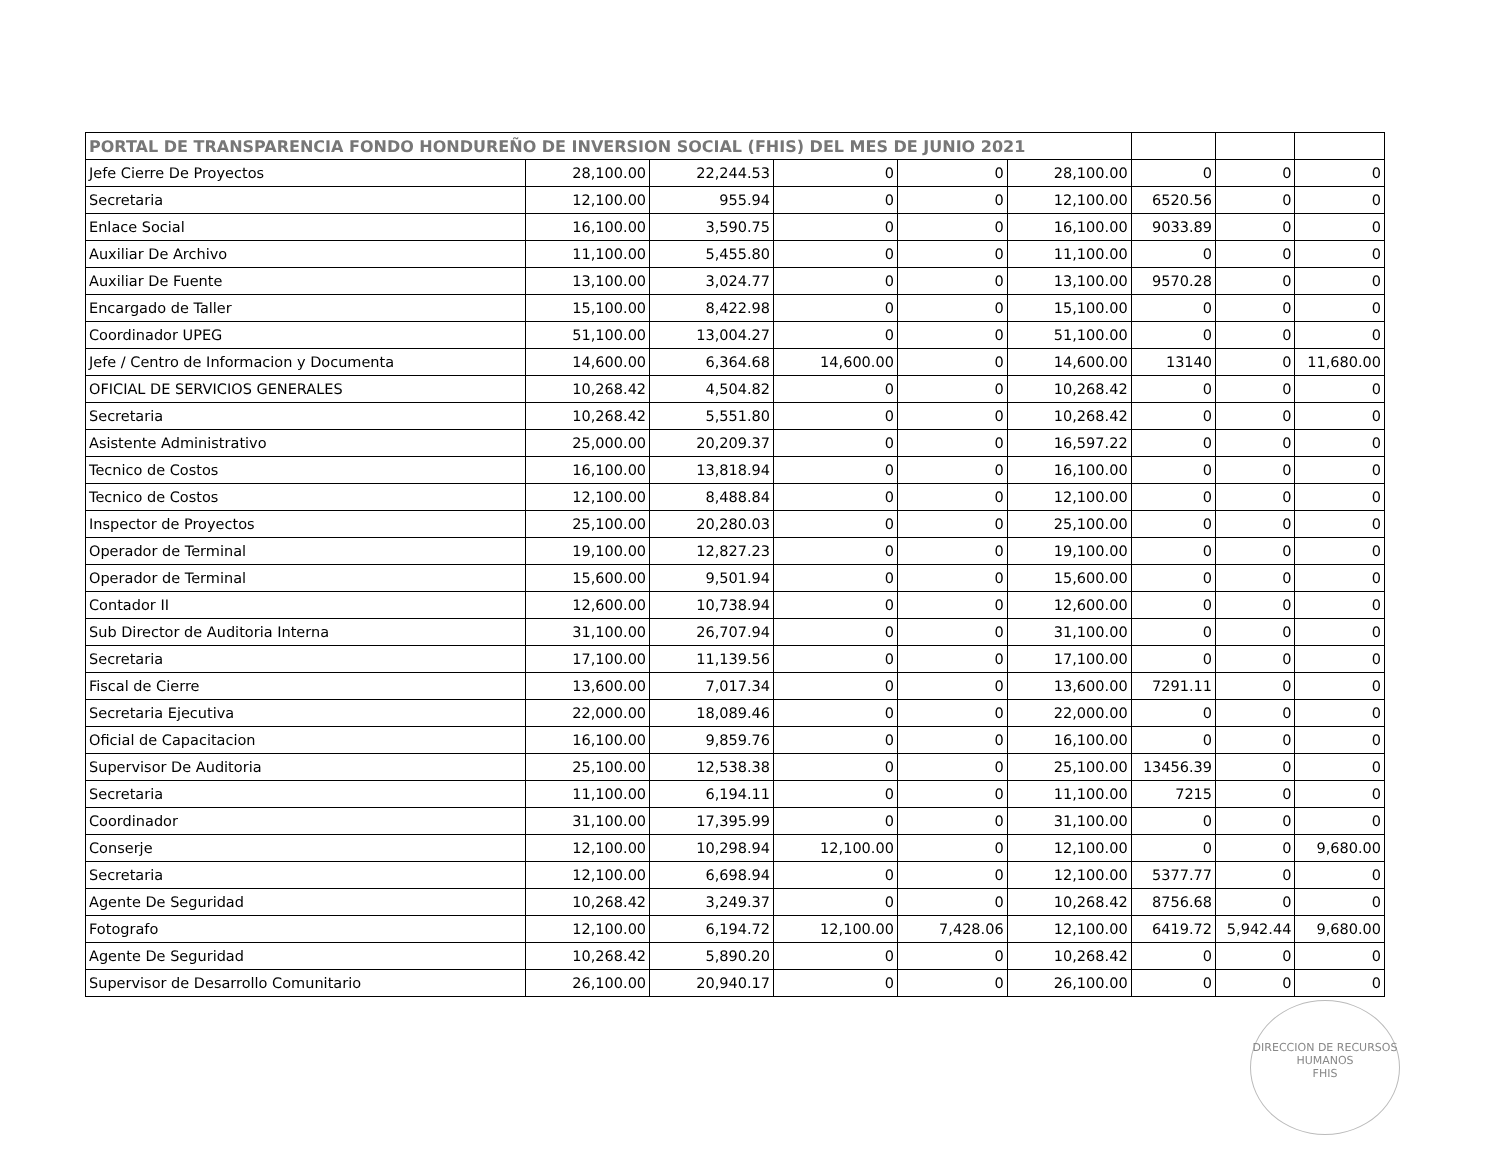| PORTAL DE TRANSPARENCIA FONDO HONDUREÑO DE INVERSION SOCIAL (FHIS) DEL MES DE JUNIO 2021 | | | | | | | | |
| --- | --- | --- | --- | --- | --- | --- | --- | --- |
| Jefe Cierre De Proyectos | 28,100.00 | 22,244.53 | 0 | 0 | 28,100.00 | 0 | 0 | 0 |
| Secretaria | 12,100.00 | 955.94 | 0 | 0 | 12,100.00 | 6520.56 | 0 | 0 |
| Enlace Social | 16,100.00 | 3,590.75 | 0 | 0 | 16,100.00 | 9033.89 | 0 | 0 |
| Auxiliar De Archivo | 11,100.00 | 5,455.80 | 0 | 0 | 11,100.00 | 0 | 0 | 0 |
| Auxiliar De Fuente | 13,100.00 | 3,024.77 | 0 | 0 | 13,100.00 | 9570.28 | 0 | 0 |
| Encargado de Taller | 15,100.00 | 8,422.98 | 0 | 0 | 15,100.00 | 0 | 0 | 0 |
| Coordinador UPEG | 51,100.00 | 13,004.27 | 0 | 0 | 51,100.00 | 0 | 0 | 0 |
| Jefe / Centro de Informacion y Documenta | 14,600.00 | 6,364.68 | 14,600.00 | 0 | 14,600.00 | 13140 | 0 | 11,680.00 |
| OFICIAL DE SERVICIOS GENERALES | 10,268.42 | 4,504.82 | 0 | 0 | 10,268.42 | 0 | 0 | 0 |
| Secretaria | 10,268.42 | 5,551.80 | 0 | 0 | 10,268.42 | 0 | 0 | 0 |
| Asistente Administrativo | 25,000.00 | 20,209.37 | 0 | 0 | 16,597.22 | 0 | 0 | 0 |
| Tecnico de Costos | 16,100.00 | 13,818.94 | 0 | 0 | 16,100.00 | 0 | 0 | 0 |
| Tecnico de Costos | 12,100.00 | 8,488.84 | 0 | 0 | 12,100.00 | 0 | 0 | 0 |
| Inspector de Proyectos | 25,100.00 | 20,280.03 | 0 | 0 | 25,100.00 | 0 | 0 | 0 |
| Operador de Terminal | 19,100.00 | 12,827.23 | 0 | 0 | 19,100.00 | 0 | 0 | 0 |
| Operador de Terminal | 15,600.00 | 9,501.94 | 0 | 0 | 15,600.00 | 0 | 0 | 0 |
| Contador II | 12,600.00 | 10,738.94 | 0 | 0 | 12,600.00 | 0 | 0 | 0 |
| Sub Director de Auditoria Interna | 31,100.00 | 26,707.94 | 0 | 0 | 31,100.00 | 0 | 0 | 0 |
| Secretaria | 17,100.00 | 11,139.56 | 0 | 0 | 17,100.00 | 0 | 0 | 0 |
| Fiscal de Cierre | 13,600.00 | 7,017.34 | 0 | 0 | 13,600.00 | 7291.11 | 0 | 0 |
| Secretaria Ejecutiva | 22,000.00 | 18,089.46 | 0 | 0 | 22,000.00 | 0 | 0 | 0 |
| Oficial de Capacitacion | 16,100.00 | 9,859.76 | 0 | 0 | 16,100.00 | 0 | 0 | 0 |
| Supervisor De Auditoria | 25,100.00 | 12,538.38 | 0 | 0 | 25,100.00 | 13456.39 | 0 | 0 |
| Secretaria | 11,100.00 | 6,194.11 | 0 | 0 | 11,100.00 | 7215 | 0 | 0 |
| Coordinador | 31,100.00 | 17,395.99 | 0 | 0 | 31,100.00 | 0 | 0 | 0 |
| Conserje | 12,100.00 | 10,298.94 | 12,100.00 | 0 | 12,100.00 | 0 | 0 | 9,680.00 |
| Secretaria | 12,100.00 | 6,698.94 | 0 | 0 | 12,100.00 | 5377.77 | 0 | 0 |
| Agente De Seguridad | 10,268.42 | 3,249.37 | 0 | 0 | 10,268.42 | 8756.68 | 0 | 0 |
| Fotografo | 12,100.00 | 6,194.72 | 12,100.00 | 7,428.06 | 12,100.00 | 6419.72 | 5,942.44 | 9,680.00 |
| Agente De Seguridad | 10,268.42 | 5,890.20 | 0 | 0 | 10,268.42 | 0 | 0 | 0 |
| Supervisor de Desarrollo Comunitario | 26,100.00 | 20,940.17 | 0 | 0 | 26,100.00 | 0 | 0 | 0 |
DIRECCION DE RECURSOS HUMANOS
FHIS